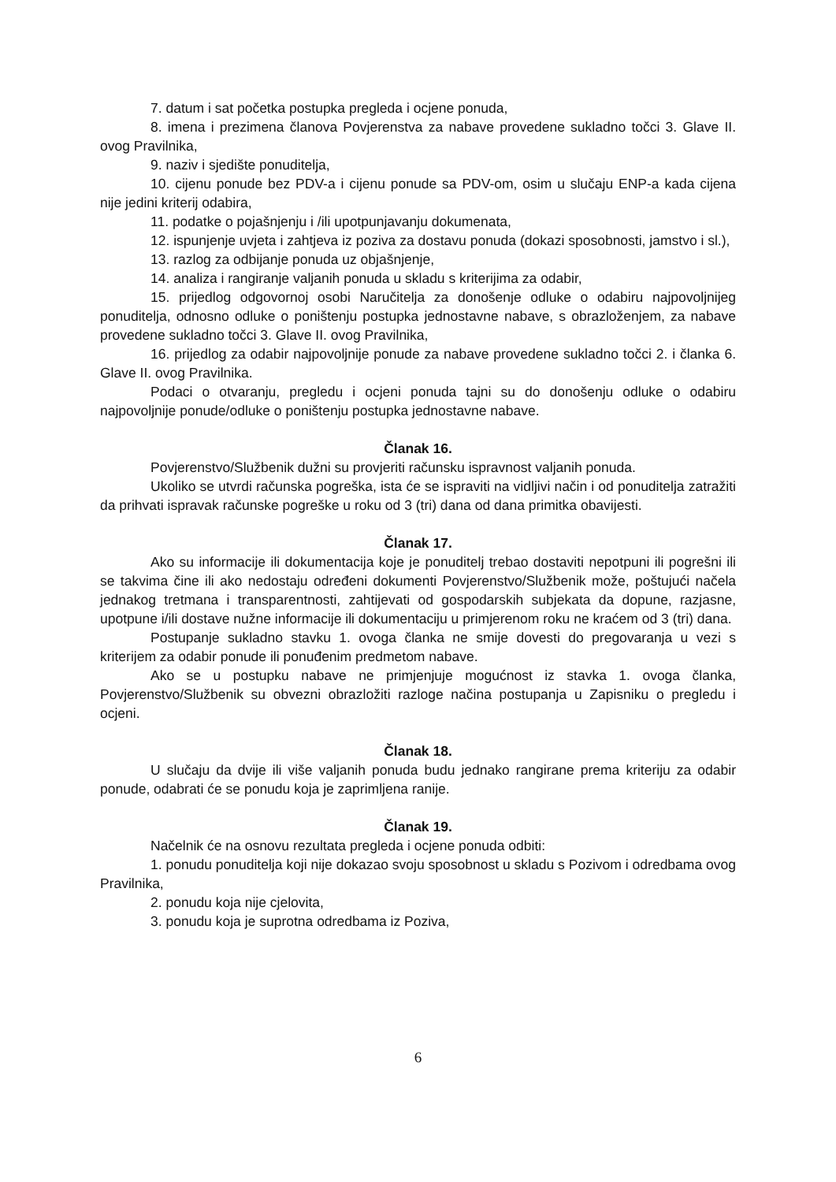7. datum i sat početka postupka pregleda i ocjene ponuda,
8. imena i prezimena članova Povjerenstva za nabave provedene sukladno točci 3. Glave II. ovog Pravilnika,
9. naziv i sjedište ponuditelja,
10. cijenu ponude bez PDV-a i cijenu ponude sa PDV-om, osim u slučaju ENP-a kada cijena nije jedini kriterij odabira,
11. podatke o pojašnjenju i /ili upotpunjavanju dokumenata,
12. ispunjenje uvjeta i zahtjeva iz poziva za dostavu ponuda (dokazi sposobnosti, jamstvo i sl.),
13. razlog za odbijanje ponuda uz objašnjenje,
14. analiza i rangiranje valjanih ponuda u skladu s kriterijima za odabir,
15. prijedlog odgovornoj osobi Naručitelja za donošenje odluke o odabiru najpovoljnijeg ponuditelja, odnosno odluke o poništenju postupka jednostavne nabave, s obrazloženjem, za nabave provedene sukladno točci 3. Glave II. ovog Pravilnika,
16. prijedlog za odabir najpovoljnije ponude za nabave provedene sukladno točci 2. i članka 6. Glave II. ovog Pravilnika.
Podaci o otvaranju, pregledu i ocjeni ponuda tajni su do donošenju odluke o odabiru najpovoljnije ponude/odluke o poništenju postupka jednostavne nabave.
Članak 16.
Povjerenstvo/Službenik dužni su provjeriti računsku ispravnost valjanih ponuda.
Ukoliko se utvrdi računska pogreška, ista će se ispraviti na vidljivi način i od ponuditelja zatražiti da prihvati ispravak računske pogreške u roku od 3 (tri) dana od dana primitka obavijesti.
Članak 17.
Ako su informacije ili dokumentacija koje je ponuditelj trebao dostaviti nepotpuni ili pogrešni ili se takvima čine ili ako nedostaju određeni dokumenti Povjerenstvo/Službenik može, poštujući načela jednakog tretmana i transparentnosti, zahtijevati od gospodarskih subjekata da dopune, razjasne, upotpune i/ili dostave nužne informacije ili dokumentaciju u primjerenom roku ne kraćem od 3 (tri) dana.
Postupanje sukladno stavku 1. ovoga članka ne smije dovesti do pregovaranja u vezi s kriterijem za odabir ponude ili ponuđenim predmetom nabave.
Ako se u postupku nabave ne primjenjuje mogućnost iz stavka 1. ovoga članka, Povjerenstvo/Službenik su obvezni obrazložiti razloge načina postupanja u Zapisniku o pregledu i ocjeni.
Članak 18.
U slučaju da dvije ili više valjanih ponuda budu jednako rangirane prema kriteriju za odabir ponude, odabrati će se ponudu koja je zaprimljena ranije.
Članak 19.
Načelnik će na osnovu rezultata pregleda i ocjene ponuda odbiti:
1. ponudu ponuditelja koji nije dokazao svoju sposobnost u skladu s Pozivom i odredbama ovog Pravilnika,
2. ponudu koja nije cjelovita,
3. ponudu koja je suprotna odredbama iz Poziva,
6